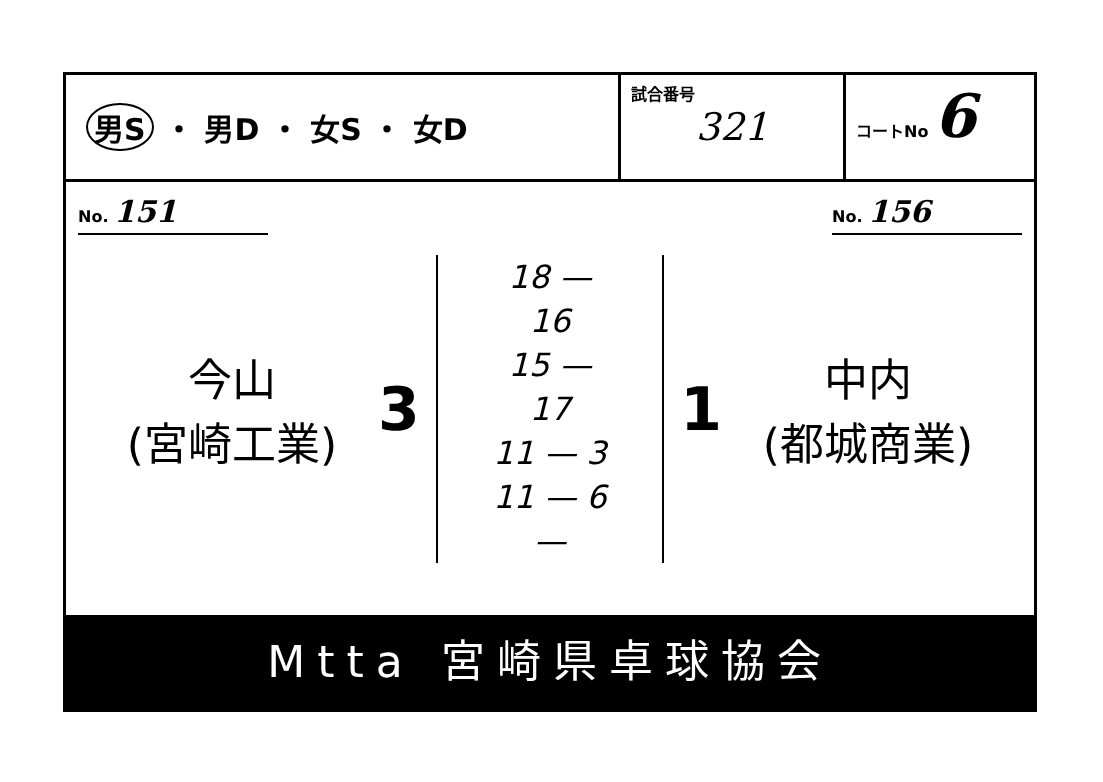男S ・ 男D ・ 女S ・ 女D
試合番号
321
コートNo 6
No. 151
No. 156
今山
(宮崎工業)
3
18 — 16
15 — 17
11 — 3
11 — 6
—
1
中内
(都城商業)
Mtta 宮崎県卓球協会